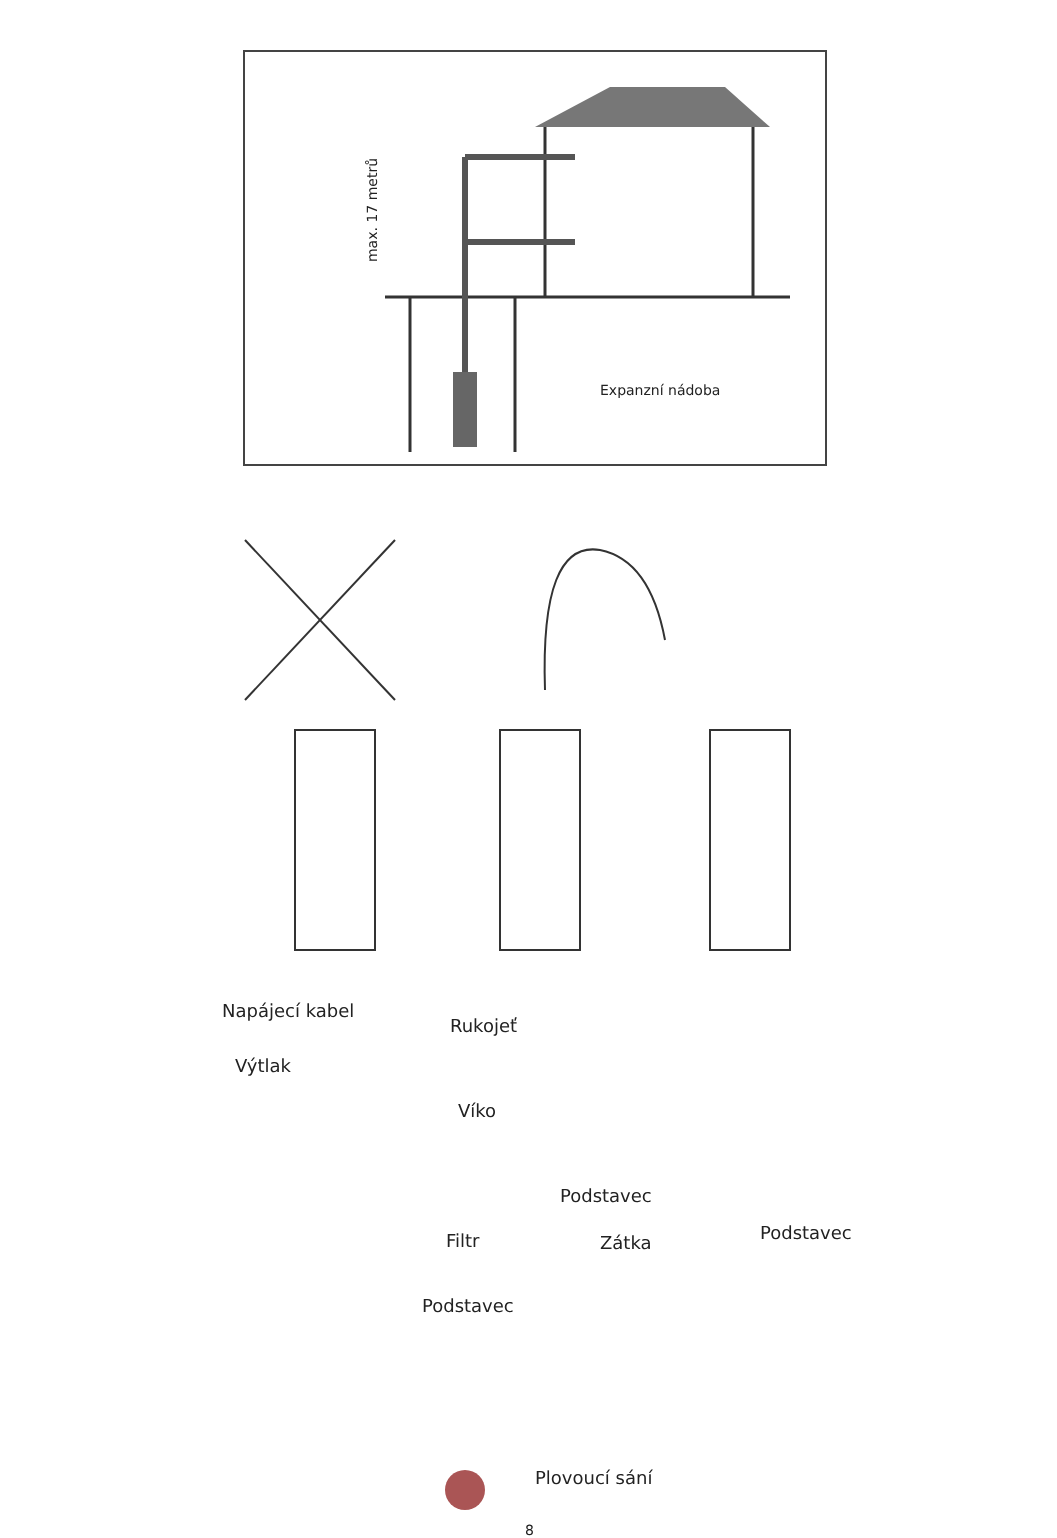max. 17 metrů
Expanzní nádoba
Napájecí kabel
Rukojeť
Výtlak
Víko
Podstavec
Filtr Zátka Podstavec
Podstavec
Plovoucí sání
8